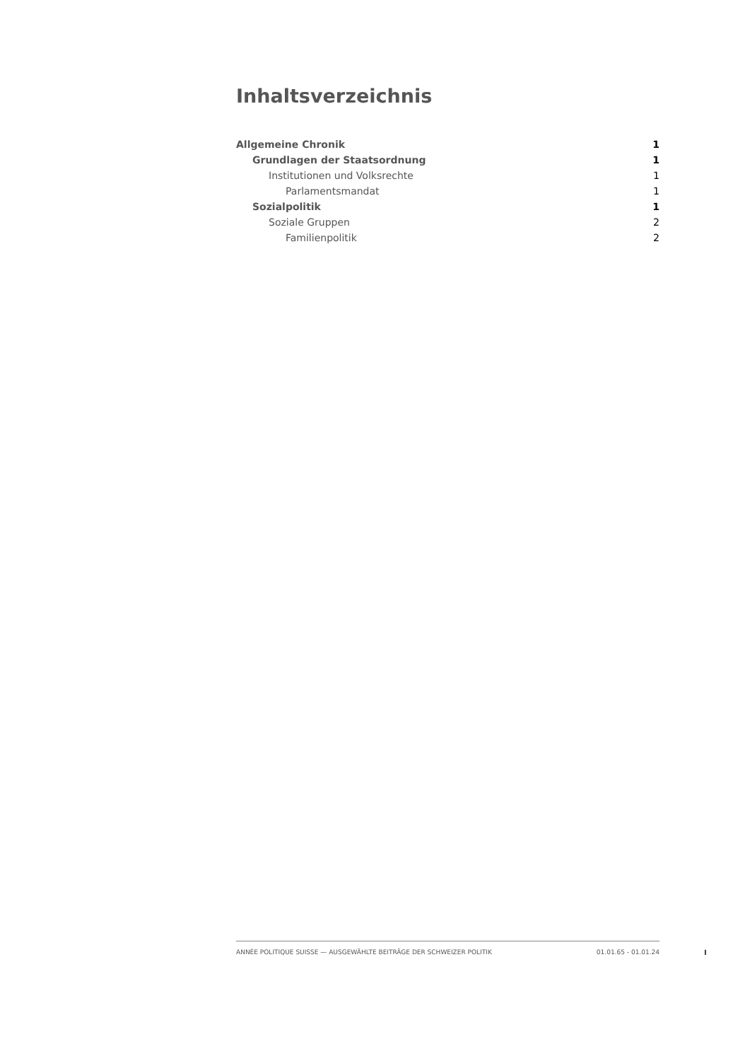Inhaltsverzeichnis
Allgemeine Chronik 1
Grundlagen der Staatsordnung 1
Institutionen und Volksrechte 1
Parlamentsmandat 1
Sozialpolitik 1
Soziale Gruppen 2
Familienpolitik 2
ANNÉE POLITIQUE SUISSE — AUSGEWÄHLTE BEITRÄGE DER SCHWEIZER POLITIK 01.01.65 - 01.01.24
I